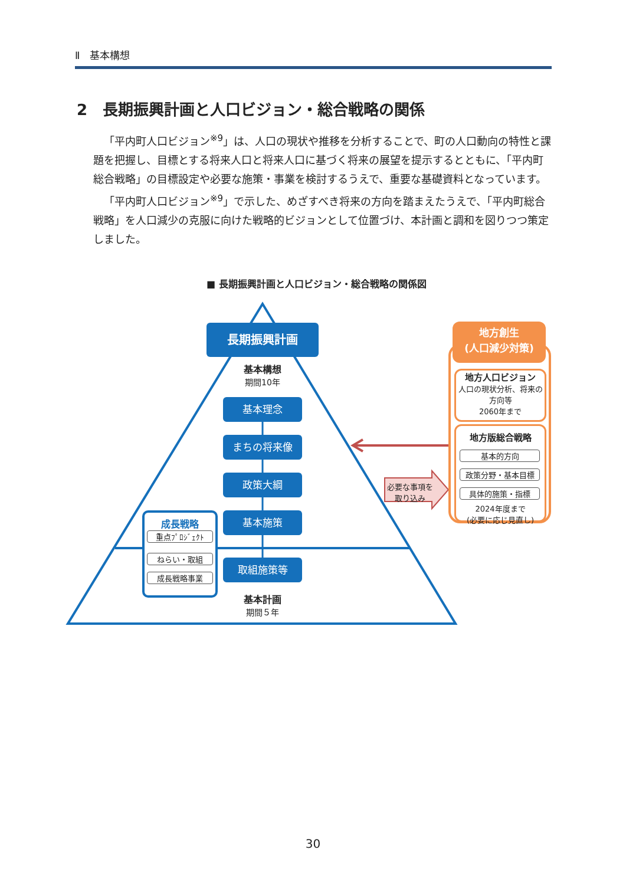Ⅱ　基本構想
2　長期振興計画と人口ビジョン・総合戦略の関係
「平内町人口ビジョン<sup>※9</sup>」は、人口の現状や推移を分析することで、町の人口動向の特性と課題を把握し、目標とする将来人口と将来人口に基づく将来の展望を提示するとともに、「平内町総合戦略」の目標設定や必要な施策・事業を検討するうえで、重要な基礎資料となっています。
「平内町人口ビジョン<sup>※9</sup>」で示した、めざすべき将来の方向を踏まえたうえで、「平内町総合戦略」を人口減少の克服に向けた戦略的ビジョンとして位置づけ、本計画と調和を図りつつ策定しました。
■ 長期振興計画と人口ビジョン・総合戦略の関係図
長期振興計画
基本構想
期間10年
基本理念
まちの将来像
政策大綱
基本施策
取組施策等
基本計画
期間５年
成長戦略
重点ﾌﾟﾛｼﾞｪｸﾄ
ねらい・取組
成長戦略事業
必要な事項を取り込み
地方創生
(人口減少対策)
地方人口ビジョン
人口の現状分析、将来の方向等
2060年まで
地方版総合戦略
基本的方向
政策分野・基本目標
具体的施策・指標
2024年度まで
(必要に応じ見直し)
30